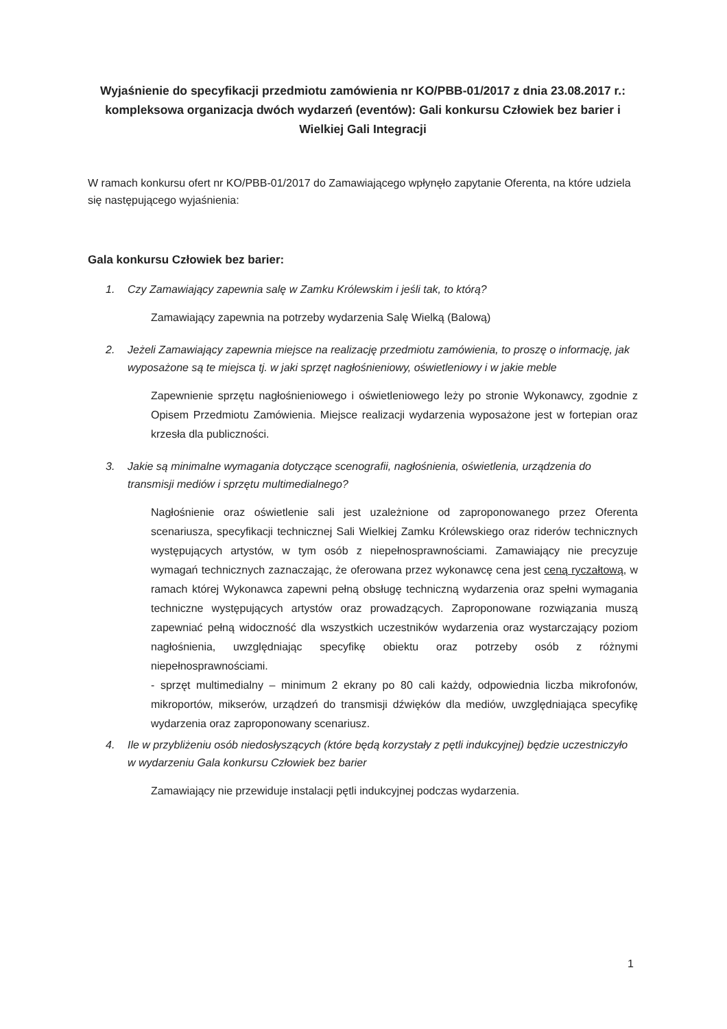Wyjaśnienie do specyfikacji przedmiotu zamówienia nr KO/PBB-01/2017 z dnia 23.08.2017 r.: kompleksowa organizacja dwóch wydarzeń (eventów): Gali konkursu Człowiek bez barier i Wielkiej Gali Integracji
W ramach konkursu ofert nr KO/PBB-01/2017 do Zamawiającego wpłynęło zapytanie Oferenta, na które udziela się następującego wyjaśnienia:
Gala konkursu Człowiek bez barier:
1. Czy Zamawiający zapewnia salę w Zamku Królewskim i jeśli tak, to którą?
Zamawiający zapewnia na potrzeby wydarzenia Salę Wielką (Balową)
2. Jeżeli Zamawiający zapewnia miejsce na realizację przedmiotu zamówienia, to proszę o informację, jak wyposażone są te miejsca tj. w jaki sprzęt nagłośnieniowy, oświetleniowy i w jakie meble
Zapewnienie sprzętu nagłośnieniowego i oświetleniowego leży po stronie Wykonawcy, zgodnie z Opisem Przedmiotu Zamówienia. Miejsce realizacji wydarzenia wyposażone jest w fortepian oraz krzesła dla publiczności.
3. Jakie są minimalne wymagania dotyczące scenografii, nagłośnienia, oświetlenia, urządzenia do transmisji mediów i sprzętu multimedialnego?
Nagłośnienie oraz oświetlenie sali jest uzależnione od zaproponowanego przez Oferenta scenariusza, specyfikacji technicznej Sali Wielkiej Zamku Królewskiego oraz riderów technicznych występujących artystów, w tym osób z niepełnosprawnościami. Zamawiający nie precyzuje wymagań technicznych zaznaczając, że oferowana przez wykonawcę cena jest ceną ryczałtową, w ramach której Wykonawca zapewni pełną obsługę techniczną wydarzenia oraz spełni wymagania techniczne występujących artystów oraz prowadzących. Zaproponowane rozwiązania muszą zapewniać pełną widoczność dla wszystkich uczestników wydarzenia oraz wystarczający poziom nagłośnienia, uwzględniając specyfikę obiektu oraz potrzeby osób z różnymi niepełnosprawnościami.
- sprzęt multimedialny – minimum 2 ekrany po 80 cali każdy, odpowiednia liczba mikrofonów, mikroportów, mikserów, urządzeń do transmisji dźwięków dla mediów, uwzględniająca specyfikę wydarzenia oraz zaproponowany scenariusz.
4. Ile w przybliżeniu osób niedosłyszących (które będą korzystały z pętli indukcyjnej) będzie uczestniczyło w wydarzeniu Gala konkursu Człowiek bez barier
Zamawiający nie przewiduje instalacji pętli indukcyjnej podczas wydarzenia.
1